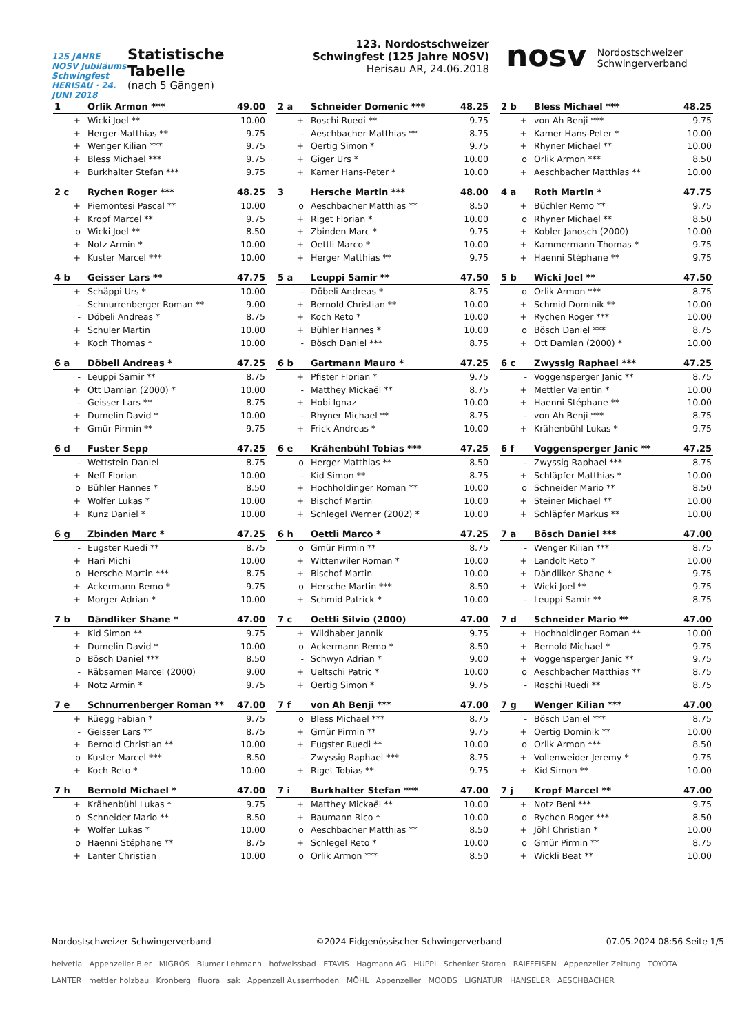125 JAHRE NOSV Jubiläums Schwingfest HERISAU · 24. JUNI 2018
Statistische Tabelle
(nach 5 Gängen)
123. Nordostschweizer Schwingfest (125 Jahre NOSV)
Herisau AR, 24.06.2018
nosv Nordostschweizer
Schwingerverband
| 1 | Orlik Armon *** | 49.00 |
| --- | --- | --- |
| + | Wicki Joel ** | 10.00 |
| + | Herger Matthias ** | 9.75 |
| + | Wenger Kilian *** | 9.75 |
| + | Bless Michael *** | 9.75 |
| + | Burkhalter Stefan *** | 9.75 |
| 2 c | Rychen Roger *** | 48.25 |
| --- | --- | --- |
| + | Piemontesi Pascal ** | 10.00 |
| + | Kropf Marcel ** | 9.75 |
| o | Wicki Joel ** | 8.50 |
| + | Notz Armin * | 10.00 |
| + | Kuster Marcel *** | 10.00 |
| 4 b | Geisser Lars ** | 47.75 |
| --- | --- | --- |
| + | Schäppi Urs * | 10.00 |
| - | Schnurrenberger Roman ** | 9.00 |
| - | Döbeli Andreas * | 8.75 |
| + | Schuler Martin | 10.00 |
| + | Koch Thomas * | 10.00 |
| 6 a | Döbeli Andreas * | 47.25 |
| --- | --- | --- |
| - | Leuppi Samir ** | 8.75 |
| + | Ott Damian (2000) * | 10.00 |
| - | Geisser Lars ** | 8.75 |
| + | Dumelin David * | 10.00 |
| + | Gmür Pirmin ** | 9.75 |
| 6 d | Fuster Sepp | 47.25 |
| --- | --- | --- |
| - | Wettstein Daniel | 8.75 |
| + | Neff Florian | 10.00 |
| o | Bühler Hannes * | 8.50 |
| + | Wolfer Lukas * | 10.00 |
| + | Kunz Daniel * | 10.00 |
| 6 g | Zbinden Marc * | 47.25 |
| --- | --- | --- |
| - | Eugster Ruedi ** | 8.75 |
| + | Hari Michi | 10.00 |
| o | Hersche Martin *** | 8.75 |
| + | Ackermann Remo * | 9.75 |
| + | Morger Adrian * | 10.00 |
| 7 b | Dändliker Shane * | 47.00 |
| --- | --- | --- |
| + | Kid Simon ** | 9.75 |
| + | Dumelin David * | 10.00 |
| o | Bösch Daniel *** | 8.50 |
| - | Räbsamen Marcel (2000) | 9.00 |
| + | Notz Armin * | 9.75 |
| 7 e | Schnurrenberger Roman ** | 47.00 |
| --- | --- | --- |
| + | Rüegg Fabian * | 9.75 |
| - | Geisser Lars ** | 8.75 |
| + | Bernold Christian ** | 10.00 |
| o | Kuster Marcel *** | 8.50 |
| + | Koch Reto * | 10.00 |
| 7 h | Bernold Michael * | 47.00 |
| --- | --- | --- |
| + | Krähenbühl Lukas * | 9.75 |
| o | Schneider Mario ** | 8.50 |
| + | Wolfer Lukas * | 10.00 |
| o | Haenni Stéphane ** | 8.75 |
| + | Lanter Christian | 10.00 |
| 2 a | Schneider Domenic *** | 48.25 |
| --- | --- | --- |
| + | Roschi Ruedi ** | 9.75 |
| - | Aeschbacher Matthias ** | 8.75 |
| + | Oertig Simon * | 9.75 |
| + | Giger Urs * | 10.00 |
| + | Kamer Hans-Peter * | 10.00 |
| 3 | Hersche Martin *** | 48.00 |
| --- | --- | --- |
| o | Aeschbacher Matthias ** | 8.50 |
| + | Riget Florian * | 10.00 |
| + | Zbinden Marc * | 9.75 |
| + | Oettli Marco * | 10.00 |
| + | Herger Matthias ** | 9.75 |
| 5 a | Leuppi Samir ** | 47.50 |
| --- | --- | --- |
| - | Döbeli Andreas * | 8.75 |
| + | Bernold Christian ** | 10.00 |
| + | Koch Reto * | 10.00 |
| + | Bühler Hannes * | 10.00 |
| - | Bösch Daniel *** | 8.75 |
| 6 b | Gartmann Mauro * | 47.25 |
| --- | --- | --- |
| + | Pfister Florian * | 9.75 |
| - | Matthey Mickaël ** | 8.75 |
| + | Hobi Ignaz | 10.00 |
| - | Rhyner Michael ** | 8.75 |
| + | Frick Andreas * | 10.00 |
| 6 e | Krähenbühl Tobias *** | 47.25 |
| --- | --- | --- |
| o | Herger Matthias ** | 8.50 |
| - | Kid Simon ** | 8.75 |
| + | Hochholdinger Roman ** | 10.00 |
| + | Bischof Martin | 10.00 |
| + | Schlegel Werner (2002) * | 10.00 |
| 6 h | Oettli Marco * | 47.25 |
| --- | --- | --- |
| o | Gmür Pirmin ** | 8.75 |
| + | Wittenwiler Roman * | 10.00 |
| + | Bischof Martin | 10.00 |
| o | Hersche Martin *** | 8.50 |
| + | Schmid Patrick * | 10.00 |
| 7 c | Oettli Silvio (2000) | 47.00 |
| --- | --- | --- |
| + | Wildhaber Jannik | 9.75 |
| o | Ackermann Remo * | 8.50 |
| - | Schwyn Adrian * | 9.00 |
| + | Ueltschi Patric * | 10.00 |
| + | Oertig Simon * | 9.75 |
| 7 f | von Ah Benji *** | 47.00 |
| --- | --- | --- |
| o | Bless Michael *** | 8.75 |
| + | Gmür Pirmin ** | 9.75 |
| + | Eugster Ruedi ** | 10.00 |
| - | Zwyssig Raphael *** | 8.75 |
| + | Riget Tobias ** | 9.75 |
| 7 i | Burkhalter Stefan *** | 47.00 |
| --- | --- | --- |
| + | Matthey Mickaël ** | 10.00 |
| + | Baumann Rico * | 10.00 |
| o | Aeschbacher Matthias ** | 8.50 |
| + | Schlegel Reto * | 10.00 |
| o | Orlik Armon *** | 8.50 |
| 2 b | Bless Michael *** | 48.25 |
| --- | --- | --- |
| + | von Ah Benji *** | 9.75 |
| + | Kamer Hans-Peter * | 10.00 |
| + | Rhyner Michael ** | 10.00 |
| o | Orlik Armon *** | 8.50 |
| + | Aeschbacher Matthias ** | 10.00 |
| 4 a | Roth Martin * | 47.75 |
| --- | --- | --- |
| + | Büchler Remo ** | 9.75 |
| o | Rhyner Michael ** | 8.50 |
| + | Kobler Janosch (2000) | 10.00 |
| + | Kammermann Thomas * | 9.75 |
| + | Haenni Stéphane ** | 9.75 |
| 5 b | Wicki Joel ** | 47.50 |
| --- | --- | --- |
| o | Orlik Armon *** | 8.75 |
| + | Schmid Dominik ** | 10.00 |
| + | Rychen Roger *** | 10.00 |
| o | Bösch Daniel *** | 8.75 |
| + | Ott Damian (2000) * | 10.00 |
| 6 c | Zwyssig Raphael *** | 47.25 |
| --- | --- | --- |
| - | Voggensperger Janic ** | 8.75 |
| + | Mettler Valentin * | 10.00 |
| + | Haenni Stéphane ** | 10.00 |
| - | von Ah Benji *** | 8.75 |
| + | Krähenbühl Lukas * | 9.75 |
| 6 f | Voggensperger Janic ** | 47.25 |
| --- | --- | --- |
| - | Zwyssig Raphael *** | 8.75 |
| + | Schläpfer Matthias * | 10.00 |
| o | Schneider Mario ** | 8.50 |
| + | Steiner Michael ** | 10.00 |
| + | Schläpfer Markus ** | 10.00 |
| 7 a | Bösch Daniel *** | 47.00 |
| --- | --- | --- |
| - | Wenger Kilian *** | 8.75 |
| + | Landolt Reto * | 10.00 |
| + | Dändliker Shane * | 9.75 |
| + | Wicki Joel ** | 9.75 |
| - | Leuppi Samir ** | 8.75 |
| 7 d | Schneider Mario ** | 47.00 |
| --- | --- | --- |
| + | Hochholdinger Roman ** | 10.00 |
| + | Bernold Michael * | 9.75 |
| + | Voggensperger Janic ** | 9.75 |
| o | Aeschbacher Matthias ** | 8.75 |
| - | Roschi Ruedi ** | 8.75 |
| 7 g | Wenger Kilian *** | 47.00 |
| --- | --- | --- |
| - | Bösch Daniel *** | 8.75 |
| + | Oertig Dominik ** | 10.00 |
| o | Orlik Armon *** | 8.50 |
| + | Vollenweider Jeremy * | 9.75 |
| + | Kid Simon ** | 10.00 |
| 7 j | Kropf Marcel ** | 47.00 |
| --- | --- | --- |
| + | Notz Beni *** | 9.75 |
| o | Rychen Roger *** | 8.50 |
| + | Jöhl Christian * | 10.00 |
| o | Gmür Pirmin ** | 8.75 |
| + | Wickli Beat ** | 10.00 |
Nordostschweizer Schwingerverband ©2024 Eidgenössischer Schwingerverband 07.05.2024 08:56 Seite 1/5
helvetia Appenzeller Bier MIGROS Blumer Lehmann hofweissbad ETAVIS Hagmann AG HUPPI Schenker Storen RAIFFEISEN Appenzeller Zeitung TOYOTA LANTER mettler holzbau Kronberg fluora sak Appenzell Ausserrhoden MÖHL Appenzeller MOODS LIGNATUR HANSELER AESCHBACHER